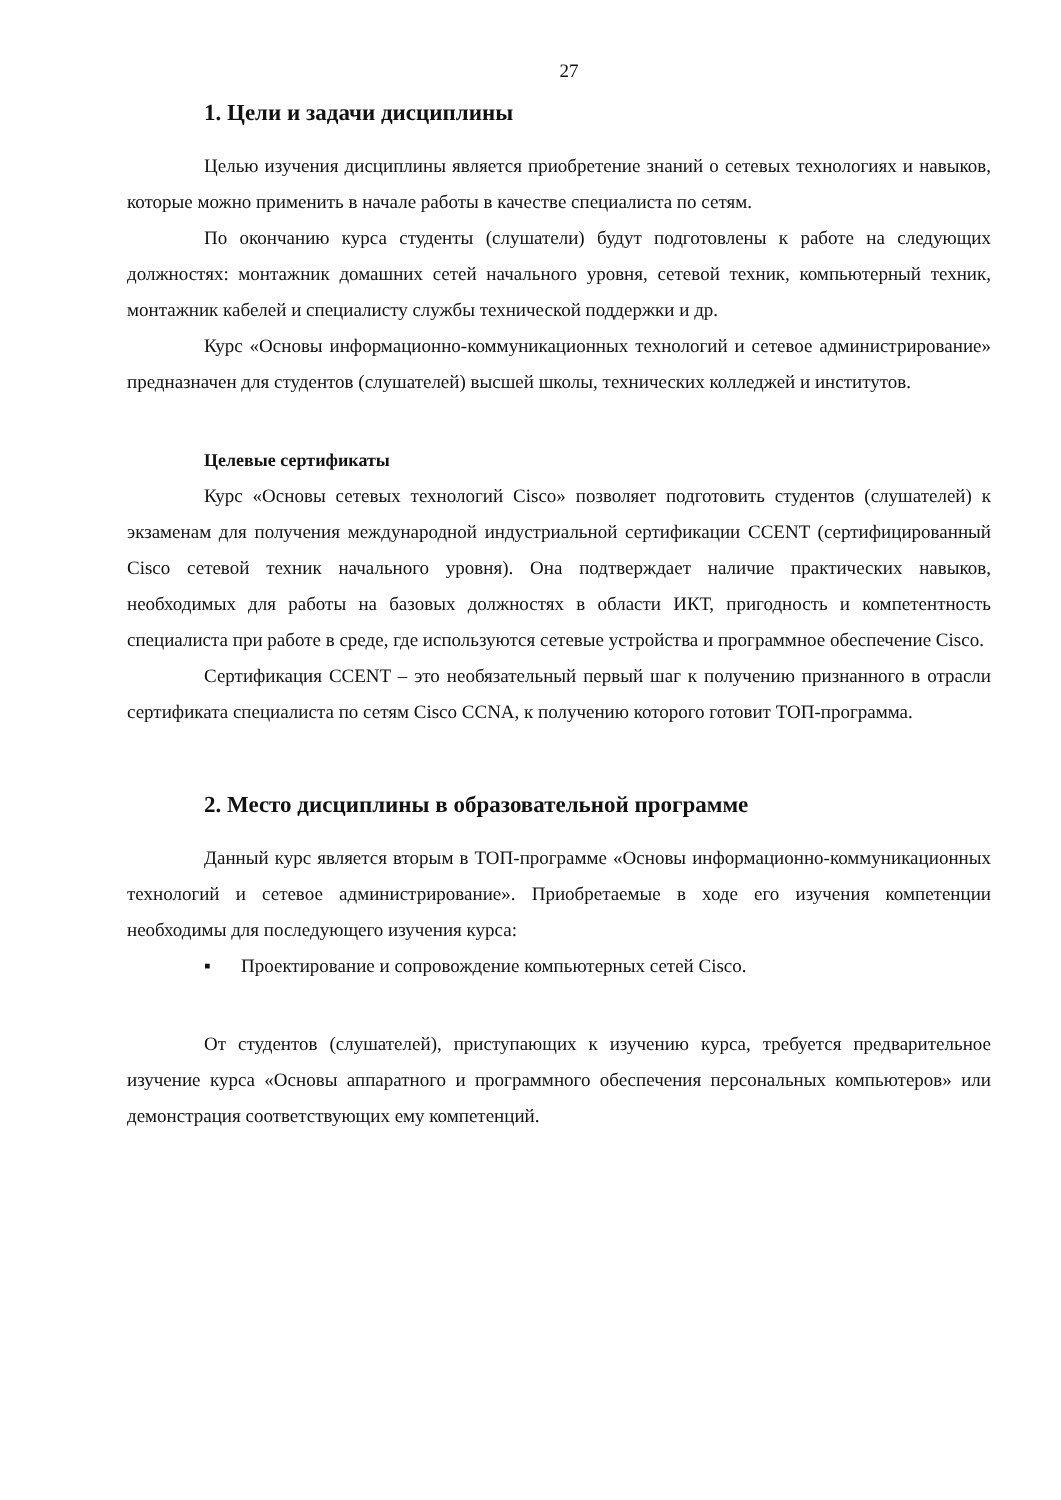27
1. Цели и задачи дисциплины
Целью изучения дисциплины является приобретение знаний о сетевых технологиях и навыков, которые можно применить в начале работы в качестве специалиста по сетям.
По окончанию курса студенты (слушатели) будут подготовлены к работе на следующих должностях: монтажник домашних сетей начального уровня, сетевой техник, компьютерный техник, монтажник кабелей и специалисту службы технической поддержки и др.
Курс «Основы информационно-коммуникационных технологий и сетевое администрирование» предназначен для студентов (слушателей) высшей школы, технических колледжей и институтов.
Целевые сертификаты
Курс «Основы сетевых технологий Cisco» позволяет подготовить студентов (слушателей) к экзаменам для получения международной индустриальной сертификации CCENT (сертифицированный Cisco сетевой техник начального уровня). Она подтверждает наличие практических навыков, необходимых для работы на базовых должностях в области ИКТ, пригодность и компетентность специалиста при работе в среде, где используются сетевые устройства и программное обеспечение Cisco.
Сертификация CCENT – это необязательный первый шаг к получению признанного в отрасли сертификата специалиста по сетям Cisco CCNA, к получению которого готовит ТОП-программа.
2. Место дисциплины в образовательной программе
Данный курс является вторым в ТОП-программе «Основы информационно-коммуникационных технологий и сетевое администрирование». Приобретаемые в ходе его изучения компетенции необходимы для последующего изучения курса:
▪ Проектирование и сопровождение компьютерных сетей Cisco.
От студентов (слушателей), приступающих к изучению курса, требуется предварительное изучение курса «Основы аппаратного и программного обеспечения персональных компьютеров» или демонстрация соответствующих ему компетенций.